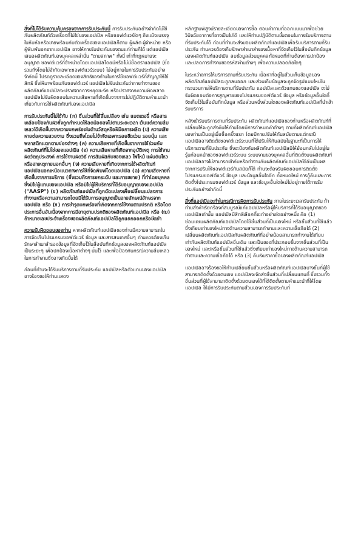สิ่งที่ไม่ได้รับความคุ้มครองจากการรับประกันนี้ การรับประกันอย่างจำกัดไม่ใช้กับผลิตภัณฑ์ตัวเครื่องที่ไม่ใช่ของแอปเปิล หรือซอฟต์แวร์ใดๆ ถึงแม้จะบรรจุในหีบห่อหรือขายพร้อมกับตัวเครื่องของแอปเปิลก็ตาม ผู้ผลิต ผู้จำหน่าย หรือ ผู้พิมพ์นอกจากแอปเปิล อาจให้การรับประกันของตนแก่ท่านก็ได้ แต่แอปเปิลเสนอผลิตภัณฑ์ของบุคคลเหล่านั้น "ตามสภาพ" ทั้งนี้ เท่าที่กฎหมายจะอนุญาต ซอฟต์แวร์ที่จำหน่ายโดยแอปเปิลโดยมีหรือไม่มีชื่อตราแอปเปิล (ซึ่งรวมถึงโดยไม่จำกัดเฉพาะซอฟต์แวร์ระบบ) ไม่อยู่ภายในการรับประกันอย่างจำกัดนี้ โปรดดูรายละเอียดของสิทธิของท่านในการใช้ซอฟต์แวร์ที่สัญญาให้ใช้สิทธิ ซึ่งให้มาพร้อมกับซอฟต์แวร์ แอปเปิลไม่รับประกันว่าการทำงานของผลิตภัณฑ์แอปเปิลจะปราศจากการหยุดชะงัก หรือปราศจากความผิดพลาด แอปเปิลไม่รับผิดชอบในความเสียหายที่เกิดขึ้นจากการไม่ปฏิบัติตามคำแนะนำเกี่ยวกับการใช้ผลิตภัณฑ์ของแอปเปิล
การรับประกันนี้ไม่ใช้กับ (ก) ชิ้นส่วนที่ใช้สิ้นเปลือง เช่น แบตเตอรี่ หรือสารเคลือบป้องกันผิวซึ่งถูกกำหนดให้ลดน้อยลงไปตามระยะเวลา เว้นแต่ความล้มเหลวได้เกิดขึ้นจากความบกพร่องในด้านวัสดุหรือฝีมือการผลิต (ข) ความเสียหายต่อความสวยงาม ซึ่งรวมถึงโดยไม่จำกัดเฉพาะรอยขีดข่วน รอยบุ๋ม และพลาสติกแตกตามช่องต่างๆ (ค) ความเสียหายที่เกิดขึ้นจากการใช้ร่วมกับผลิตภัณฑ์ที่ไม่ใช่ของแอปเปิล (ง) ความเสียหายที่เกิดจากอุบัติเหตุ การใช้งานผิดวัตถุประสงค์ การใช้งานผิดวิธี การสัมผัสกับของเหลว ไฟไหม้ แผ่นดินไหว หรือสาเหตุภายนอกอื่นๆ (จ) ความเสียหายที่เกิดจากการใช้ผลิตภัณฑ์แอปเปิลนอกเหนือแนวทางการใช้ที่จัดพิมพ์โดยแอปเปิล (ฉ) ความเสียหายที่เกิดขึ้นจากการบริการ (ซึ่งรวมถึงการยกระดับ และการขยาย) ที่ทำโดยบุคคลซึ่งมิใช่ผู้แทนของแอปเปิล หรือมิใช่ผู้ให้บริการที่ได้รับอนุญาตของแอปเปิล ("AASP") (ช) ผลิตภัณฑ์แอปเปิลที่ถูกดัดแปลงเพื่อเปลี่ยนแปลงการทำงานหรือความสามารถโดยมิได้รับการอนุญาตเป็นลายลักษณ์อักษรจากแอปเปิล หรือ (ซ) การชำรุดบกพร่องที่เกิดจากการใช้งานตามปรกติ หรือโดยประการอื่นอันเนื่องจากการมีอายุตามปรกติของผลิตภัณฑ์แอปเปิล หรือ (ฌ) ถ้าหมายเลขประจำเครื่องของผลิตภัณฑ์แอปเปิลได้ถูกแยกออกหรือขีดฆ่า
ความรับผิดชอบของท่าน หากผลิตภัณฑ์แอปเปิลของท่านมีความสามารถในการจัดเก็บโปรแกรมซอฟต์แวร์ ข้อมูล และสารสนเทศอื่นๆ ท่านควรต้องเก็บรักษาสำเนาสำรองข้อมูลที่จัดเก็บไว้ในสื่อบันทึกข้อมูลของผลิตภัณฑ์แอปเปิลเป็นระยะๆ เพื่อปกป้องเนื้อหาต่างๆ นั้นไว้ และเพื่อป้องกันกรณีความล้มเหลวในการทำงานซึ่งอาจเกิดขึ้นได้
ก่อนที่ท่านจะได้รับบริการตามที่รับประกัน แอปเปิลหรือตัวแทนของแอปเปิล อาจร้องขอให้ท่านแสดง
หลักฐานพิสูจน์รายละเอียดของการซื้อ ตอบคำถามที่ออกแบบมาเพื่อช่วยวินิจฉัยอาการที่อาจเป็นไปได้ และให้ท่านปฏิบัติตามขั้นตอนในการรับบริการตามที่รับประกันได้ ก่อนที่ท่านจะส่งมอบผลิตภัณฑ์แอปเปิลเพื่อรับบริการตามที่รับประกัน ท่านควรต้องเก็บรักษาสำเนาสำรองเนื้อหาที่จัดเก็บไว้ในสื่อบันทึกข้อมูลของผลิตภัณฑ์แอปเปิล ลบข้อมูลส่วนบุคคลทั้งหมดที่ท่านต้องการปกป้อง และปลดการทำงานของรหัสผ่านต่างๆ เพื่อความปลอดภัยใดๆ
ในระหว่างการให้บริการตามที่รับประกัน เนื้อหาที่อยู่ในส่วนเก็บข้อมูลของผลิตภัณฑ์แอปเปิลจะถูกลบออก และส่วนเก็บข้อมูลจะถูกจัดรูปแบบใหม่ในกระบวนการให้บริการตามที่รับประกัน แอปเปิลและตัวแทนของแอปเปิล จะไม่รับผิดชอบต่อการสูญหายของโปรแกรมซอฟต์แวร์ ข้อมูล หรือข้อมูลอื่นใดที่จัดเก็บไว้ในสื่อบันทึกข้อมูล หรือส่วนหนึ่งส่วนใดของผลิตภัณฑ์แอปเปิลที่นำเข้ารับบริการ
หลังเข้ารับบริการตามที่รับประกัน ผลิตภัณฑ์แอปเปิลของท่านหรือผลิตภัณฑ์ที่เปลี่ยนให้จะถูกส่งคืนให้ท่านโดยมีการกำหนดค่าต่างๆ ตามที่ผลิตภัณฑ์แอปเปิลของท่านเป็นอยู่เมื่อซื้อครั้งแรก โดยมีการปรับให้ทันสมัยตามแต่กรณี แอปเปิลอาจติดตั้งซอฟต์แวร์ระบบที่ได้ปรับให้ทันสมัยในฐานะที่เป็นการให้บริการตามที่รับประกัน ซึ่งจะป้องกันผลิตภัณฑ์แอปเปิลมิให้ย้อนกลับไปอยู่ในรุ่นก่อนหน้าของซอฟต์แวร์ระบบ ระบบงานของบุคคลอื่นที่ติดตั้งบนผลิตภัณฑ์แอปเปิลอาจไม่สามารถเข้ากับหรือทำงานกับผลิตภัณฑ์แอปเปิลได้อันเป็นผลจากการปรับให้ซอฟต์แวร์ทันสมัยก็ได้ ท่านจะต้องรับผิดชอบการติดตั้งโปรแกรมซอฟต์แวร์ ข้อมูล และข้อมูลอื่นใดอีก ทั้งหมดใหม่ การกู้คืนและการติดตั้งโปรแกรมซอฟต์แวร์ ข้อมูล และข้อมูลอื่นใดใหม่ไม่อยู่ภายใต้การรับประกันอย่างจำกัดนี้
สิ่งที่แอปเปิลจะทำในกรณีการผิดการรับประกัน ภายในระยะเวลารับประกัน ถ้าท่านส่งคำเรียกร้องที่สมบูรณ์แก่แอปเปิลหรือผู้ให้บริการที่ได้รับอนุญาตของแอปเปิลเท่านั้น แอปเปิลมีสิทธิเลือกที่จะทำอย่างใดอย่างหนึ่ง คือ (1) ซ่อมแซมผลิตภัณฑ์แอปเปิลโดยใช้ชิ้นส่วนที่เป็นของใหม่ หรือชิ้นส่วนที่ใช้แล้วซึ่งเทียบเท่าของใหม่ทางด้านความสามารถทำงานและความเชื่อถือได้ (2) เปลี่ยนผลิตภัณฑ์แอปเปิลกับผลิตภัณฑ์ที่อย่างน้อยสามารถทำงานได้เทียบเท่ากับผลิตภัณฑ์แอปเปิลชิ้นเดิม และเป็นของที่ประกอบขึ้นจากชิ้นส่วนที่เป็นของใหม่ และ/หรือชิ้นส่วนที่ใช้แล้วซึ่งเทียบเท่าของใหม่ทางด้านความสามารถทำงานและความเชื่อถือได้ หรือ (3) คืนเงินราคาซื้อของผลิตภัณฑ์แอปเปิล
แอปเปิลอาจร้องขอให้ท่านเปลี่ยนชิ้นส่วนหรือผลิตภัณฑ์แอปเปิลบางชิ้นที่ผู้ใช้สามารถติดตั้งด้วยตนเอง แอปเปิลจะจัดส่งชิ้นส่วนที่เปลี่ยนแทนที่ ซึ่งรวมทั้งชิ้นส่วนที่ผู้ใช้สามารถติดตั้งด้วยตนเองได้ที่ได้ติดตั้งตามคำแนะนำที่ให้โดยแอปเปิล ให้มีการรับประกันตามส่วนของการรับประกันที่